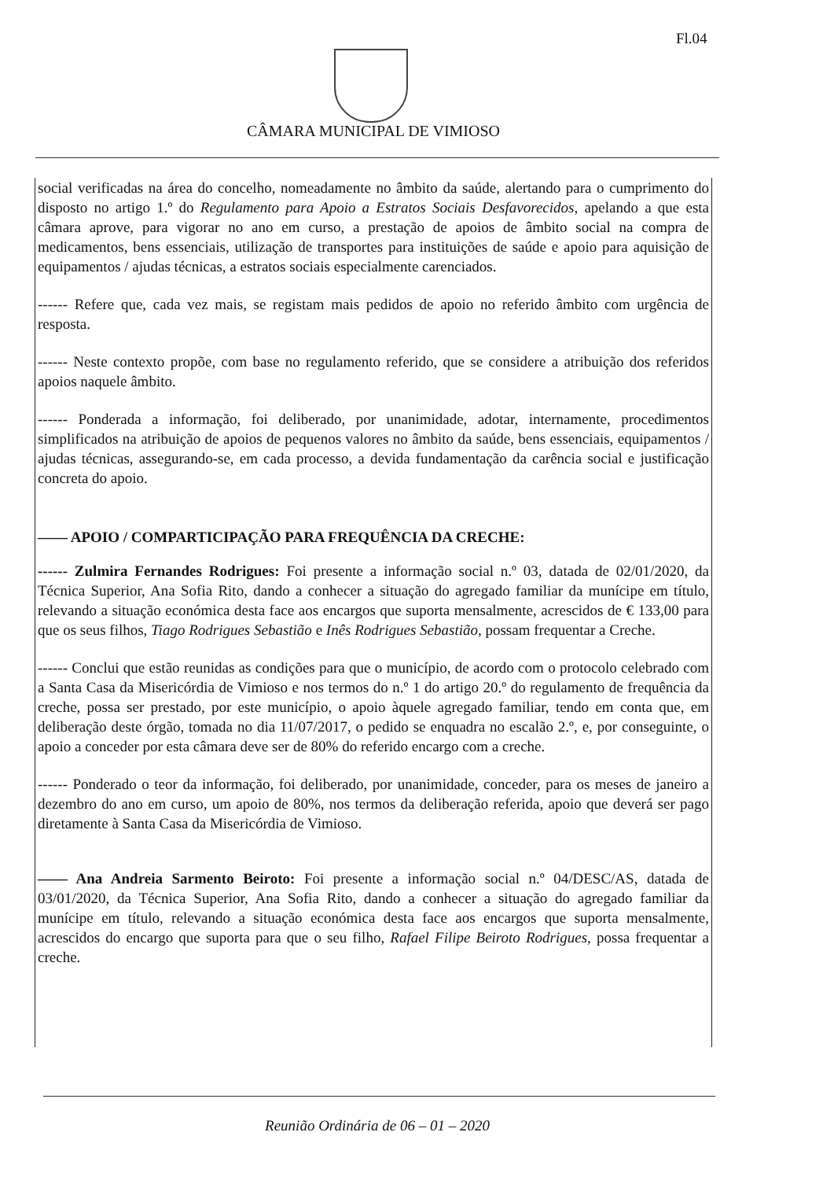Fl.04
CÂMARA MUNICIPAL DE VIMIOSO
social verificadas na área do concelho, nomeadamente no âmbito da saúde, alertando para o cumprimento do disposto no artigo 1.º do Regulamento para Apoio a Estratos Sociais Desfavorecidos, apelando a que esta câmara aprove, para vigorar no ano em curso, a prestação de apoios de âmbito social na compra de medicamentos, bens essenciais, utilização de transportes para instituições de saúde e apoio para aquisição de equipamentos / ajudas técnicas, a estratos sociais especialmente carenciados.
------ Refere que, cada vez mais, se registam mais pedidos de apoio no referido âmbito com urgência de resposta.
------ Neste contexto propõe, com base no regulamento referido, que se considere a atribuição dos referidos apoios naquele âmbito.
------ Ponderada a informação, foi deliberado, por unanimidade, adotar, internamente, procedimentos simplificados na atribuição de apoios de pequenos valores no âmbito da saúde, bens essenciais, equipamentos / ajudas técnicas, assegurando-se, em cada processo, a devida fundamentação da carência social e justificação concreta do apoio.
—— APOIO / COMPARTICIPAÇÃO PARA FREQUÊNCIA DA CRECHE:
------ Zulmira Fernandes Rodrigues: Foi presente a informação social n.º 03, datada de 02/01/2020, da Técnica Superior, Ana Sofia Rito, dando a conhecer a situação do agregado familiar da munícipe em título, relevando a situação económica desta face aos encargos que suporta mensalmente, acrescidos de € 133,00 para que os seus filhos, Tiago Rodrigues Sebastião e Inês Rodrigues Sebastião, possam frequentar a Creche.
------ Conclui que estão reunidas as condições para que o município, de acordo com o protocolo celebrado com a Santa Casa da Misericórdia de Vimioso e nos termos do n.º 1 do artigo 20.º do regulamento de frequência da creche, possa ser prestado, por este município, o apoio àquele agregado familiar, tendo em conta que, em deliberação deste órgão, tomada no dia 11/07/2017, o pedido se enquadra no escalão 2.º, e, por conseguinte, o apoio a conceder por esta câmara deve ser de 80% do referido encargo com a creche.
------ Ponderado o teor da informação, foi deliberado, por unanimidade, conceder, para os meses de janeiro a dezembro do ano em curso, um apoio de 80%, nos termos da deliberação referida, apoio que deverá ser pago diretamente à Santa Casa da Misericórdia de Vimioso.
—— Ana Andreia Sarmento Beiroto: Foi presente a informação social n.º 04/DESC/AS, datada de 03/01/2020, da Técnica Superior, Ana Sofia Rito, dando a conhecer a situação do agregado familiar da munícipe em título, relevando a situação económica desta face aos encargos que suporta mensalmente, acrescidos do encargo que suporta para que o seu filho, Rafael Filipe Beiroto Rodrigues, possa frequentar a creche.
Reunião Ordinária de 06 – 01 – 2020